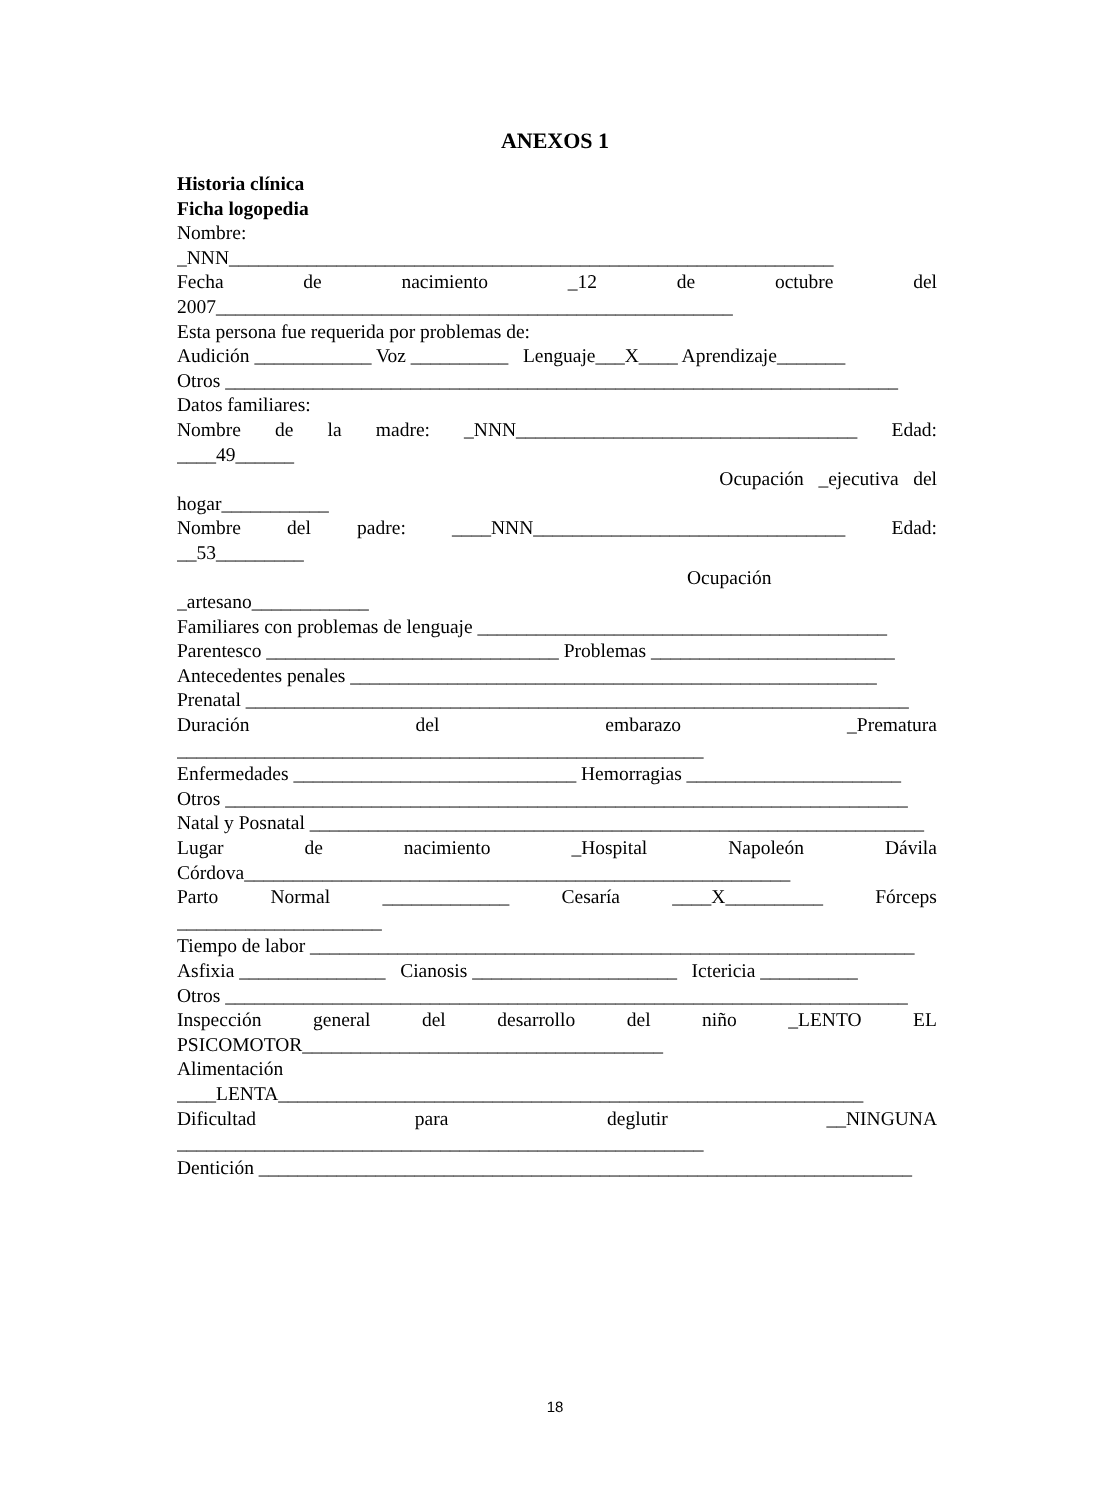ANEXOS 1
Historia clínica
Ficha logopedia
Nombre:
_NNN______________________________________________________________
Fecha de nacimiento _12 de octubre del
2007_____________________________________________________
Esta persona fue requerida por problemas de:
Audición ____________ Voz __________ Lenguaje___X____ Aprendizaje_______
Otros _____________________________________________________________________
Datos familiares:
Nombre de la madre: _NNN___________________________________ Edad:
____49______
Ocupación _ejecutiva del
hogar___________
Nombre del padre: ____NNN________________________________ Edad:
__53_________
Ocupación
_artesano____________
Familiares con problemas de lenguaje __________________________________________
Parentesco ______________________________ Problemas _________________________
Antecedentes penales ______________________________________________________
Prenatal ____________________________________________________________________
Duración del embarazo _Prematura
______________________________________________________
Enfermedades _____________________________ Hemorragias ______________________
Otros ______________________________________________________________________
Natal y Posnatal _______________________________________________________________
Lugar de nacimiento _Hospital Napoleón Dávila
Córdova________________________________________________________
Parto Normal _____________ Cesaría ____X__________ Fórceps
_____________________
Tiempo de labor ______________________________________________________________
Asfixia _______________ Cianosis _____________________ Ictericia __________
Otros ______________________________________________________________________
Inspección general del desarrollo del niño _LENTO EL
PSICOMOTOR_____________________________________
Alimentación
____LENTA____________________________________________________________
Dificultad para deglutir __NINGUNA
______________________________________________________
Dentición ___________________________________________________________________
18